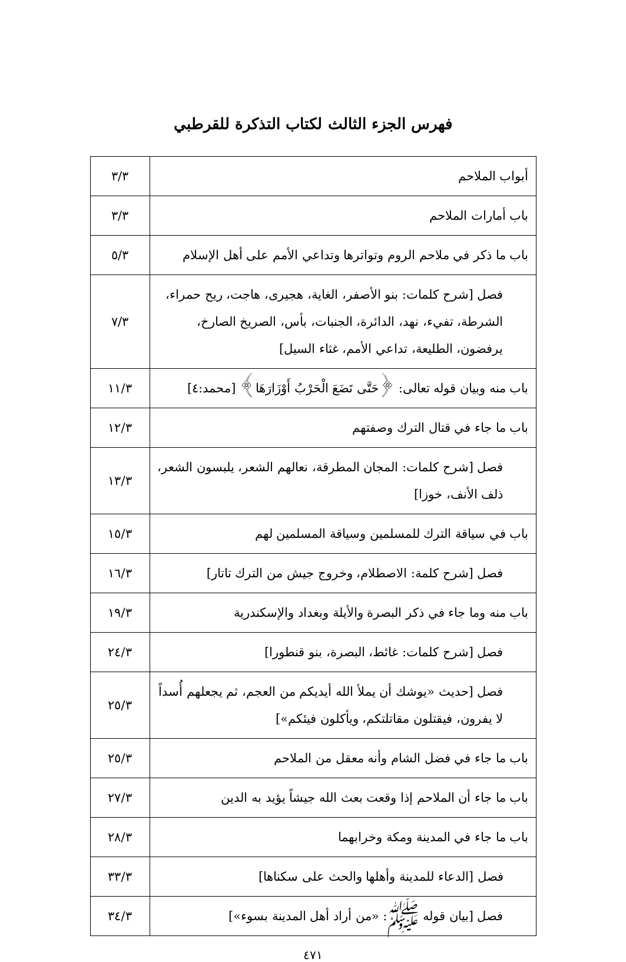فهرس الجزء الثالث لكتاب التذكرة للقرطبي
| أبواب الملاحم | ٣/٣ |
| باب أمارات الملاحم | ٣/٣ |
| باب ما ذكر في ملاحم الروم وتواترها وتداعي الأمم على أهل الإسلام | ٥/٣ |
| فصل [شرح كلمات: بنو الأصفر، الغاية، هجيرى، هاجت، ريح حمراء، الشرطة، تفيء، نهد، الدائرة، الجنبات، بأس، الصريخ الصارخ، يرفضون، الطليعة، تداعي الأمم، غثاء السيل] | ٧/٣ |
| باب منه وبيان قوله تعالى: ﴿حَتَّى تَضَعَ الْحَرْبُ أَوْزَارَهَا﴾ [محمد:٤] | ١١/٣ |
| باب ما جاء في قتال الترك وصفتهم | ١٢/٣ |
| فصل [شرح كلمات: المجان المطرقة، نعالهم الشعر، يلبسون الشعر، ذلف الأنف، خوزا] | ١٣/٣ |
| باب في سياقة الترك للمسلمين وسياقة المسلمين لهم | ١٥/٣ |
| فصل [شرح كلمة: الاصطلام، وخروج جيش من الترك تاتار] | ١٦/٣ |
| باب منه وما جاء في ذكر البصرة والأيلة وبغداد والإسكندرية | ١٩/٣ |
| فصل [شرح كلمات: غائط، البصرة، بنو قنطورا] | ٢٤/٣ |
| فصل [حديث «يوشك أن يملأ الله أيديكم من العجم، ثم يجعلهم أُسداً لا يفرون، فيقتلون مقاتلتكم، ويأكلون فيئكم»] | ٢٥/٣ |
| باب ما جاء في فضل الشام وأنه معقل من الملاحم | ٢٥/٣ |
| باب ما جاء أن الملاحم إذا وقعت بعث الله جيشاً يؤيد به الدين | ٢٧/٣ |
| باب ما جاء في المدينة ومكة وخرابهما | ٢٨/٣ |
| فصل [الدعاء للمدينة وأهلها والحث على سكناها] | ٣٣/٣ |
| فصل [بيان قوله ﷺ: «من أراد أهل المدينة بسوء»] | ٣٤/٣ |
٤٧١